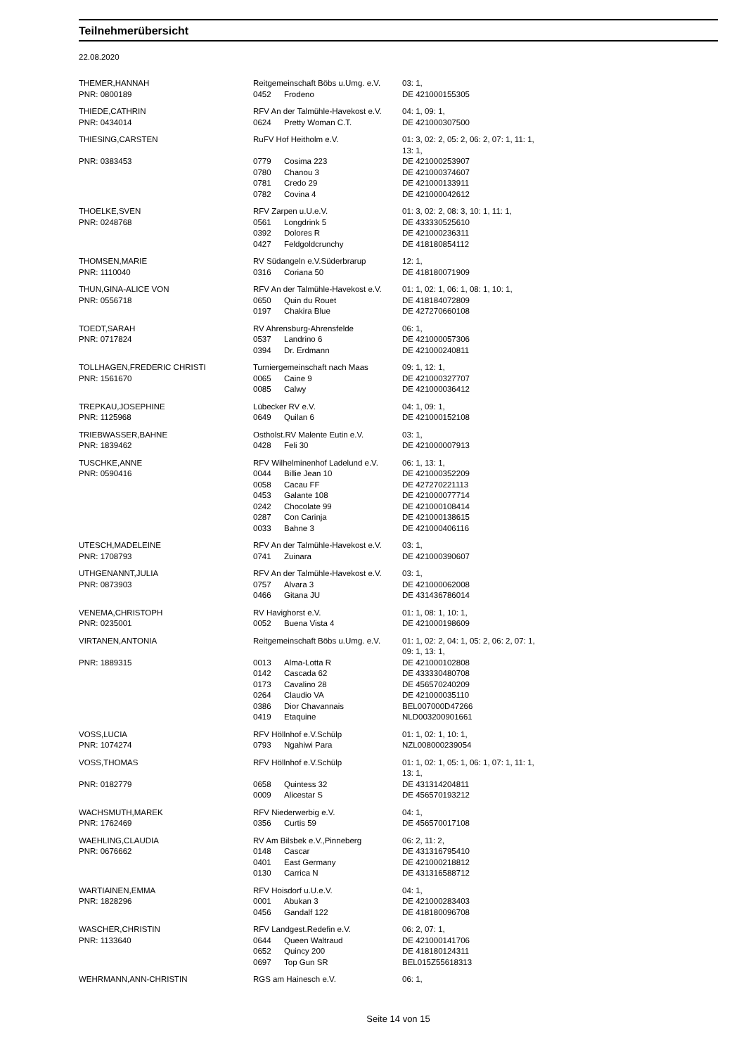Teilnehmerübersicht
22.08.2020
| THEMER,HANNAH | Reitgemeinschaft Böbs u.Umg. e.V. | | | 03: 1, |
| PNR: 0800189 | 0452 | | Frodeno | DE 421000155305 |
| THIEDE,CATHRIN | RFV An der Talmühle-Havekost e.V. | | | 04: 1, 09: 1, |
| PNR: 0434014 | 0624 | | Pretty Woman C.T. | DE 421000307500 |
| THIESING,CARSTEN | RuFV Hof Heitholm e.V. | | | 01: 3, 02: 2, 05: 2, 06: 2, 07: 1, 11: 1, 13: 1, |
| PNR: 0383453 | 0779 | | Cosima 223 | DE 421000253907 |
| | 0780 | | Chanou 3 | DE 421000374607 |
| | 0781 | | Credo 29 | DE 421000133911 |
| | 0782 | | Covina 4 | DE 421000042612 |
| THOELKE,SVEN | RFV Zarpen u.U.e.V. | | | 01: 3, 02: 2, 08: 3, 10: 1, 11: 1, |
| PNR: 0248768 | 0561 | | Longdrink 5 | DE 433330525610 |
| | 0392 | | Dolores R | DE 421000236311 |
| | 0427 | | Feldgoldcrunchy | DE 418180854112 |
| THOMSEN,MARIE | RV Südangeln e.V.Süderbrarup | | | 12: 1, |
| PNR: 1110040 | 0316 | | Coriana 50 | DE 418180071909 |
| THUN,GINA-ALICE VON | RFV An der Talmühle-Havekost e.V. | | | 01: 1, 02: 1, 06: 1, 08: 1, 10: 1, |
| PNR: 0556718 | 0650 | | Quin du Rouet | DE 418184072809 |
| | 0197 | | Chakira Blue | DE 427270660108 |
| TOEDT,SARAH | RV Ahrensburg-Ahrensfelde | | | 06: 1, |
| PNR: 0717824 | 0537 | | Landrino 6 | DE 421000057306 |
| | 0394 | | Dr. Erdmann | DE 421000240811 |
| TOLLHAGEN,FREDERIC CHRISTI | Turniergemeinschaft nach Maas | | | 09: 1, 12: 1, |
| PNR: 1561670 | 0065 | | Caine 9 | DE 421000327707 |
| | 0085 | | Calwy | DE 421000036412 |
| TREPKAU,JOSEPHINE | Lübecker RV e.V. | | | 04: 1, 09: 1, |
| PNR: 1125968 | 0649 | | Quilan 6 | DE 421000152108 |
| TRIEBWASSER,BAHNE | Ostholst.RV Malente Eutin e.V. | | | 03: 1, |
| PNR: 1839462 | 0428 | | Feli 30 | DE 421000007913 |
| TUSCHKE,ANNE | RFV Wilhelminenhof Ladelund e.V. | | | 06: 1, 13: 1, |
| PNR: 0590416 | 0044 | | Billie Jean 10 | DE 421000352209 |
| | 0058 | | Cacau FF | DE 427270221113 |
| | 0453 | | Galante 108 | DE 421000077714 |
| | 0242 | | Chocolate 99 | DE 421000108414 |
| | 0287 | | Con Carinja | DE 421000138615 |
| | 0033 | | Bahne 3 | DE 421000406116 |
| UTESCH,MADELEINE | RFV An der Talmühle-Havekost e.V. | | | 03: 1, |
| PNR: 1708793 | 0741 | | Zuinara | DE 421000390607 |
| UTHGENANNT,JULIA | RFV An der Talmühle-Havekost e.V. | | | 03: 1, |
| PNR: 0873903 | 0757 | | Alvara 3 | DE 421000062008 |
| | 0466 | | Gitana JU | DE 431436786014 |
| VENEMA,CHRISTOPH | RV Havighorst e.V. | | | 01: 1, 08: 1, 10: 1, |
| PNR: 0235001 | 0052 | | Buena Vista 4 | DE 421000198609 |
| VIRTANEN,ANTONIA | Reitgemeinschaft Böbs u.Umg. e.V. | | | 01: 1, 02: 2, 04: 1, 05: 2, 06: 2, 07: 1, 09: 1, 13: 1, |
| PNR: 1889315 | 0013 | | Alma-Lotta R | DE 421000102808 |
| | 0142 | | Cascada 62 | DE 433330480708 |
| | 0173 | | Cavalino 28 | DE 456570240209 |
| | 0264 | | Claudio VA | DE 421000035110 |
| | 0386 | | Dior Chavannais | BEL007000D47266 |
| | 0419 | | Etaquine | NLD003200901661 |
| VOSS,LUCIA | RFV Höllnhof e.V.Schülp | | | 01: 1, 02: 1, 10: 1, |
| PNR: 1074274 | 0793 | | Ngahiwi Para | NZL008000239054 |
| VOSS,THOMAS | RFV Höllnhof e.V.Schülp | | | 01: 1, 02: 1, 05: 1, 06: 1, 07: 1, 11: 1, 13: 1, |
| PNR: 0182779 | 0658 | | Quintess 32 | DE 431314204811 |
| | 0009 | | Alicestar S | DE 456570193212 |
| WACHSMUTH,MAREK | RFV Niederwerbig e.V. | | | 04: 1, |
| PNR: 1762469 | 0356 | | Curtis 59 | DE 456570017108 |
| WAEHLING,CLAUDIA | RV Am Bilsbek e.V.,Pinneberg | | | 06: 2, 11: 2, |
| PNR: 0676662 | 0148 | | Cascar | DE 431316795410 |
| | 0401 | | East Germany | DE 421000218812 |
| | 0130 | | Carrica N | DE 431316588712 |
| WARTIAINEN,EMMA | RFV Hoisdorf u.U.e.V. | | | 04: 1, |
| PNR: 1828296 | 0001 | | Abukan 3 | DE 421000283403 |
| | 0456 | | Gandalf 122 | DE 418180096708 |
| WASCHER,CHRISTIN | RFV Landgest.Redefin e.V. | | | 06: 2, 07: 1, |
| PNR: 1133640 | 0644 | | Queen Waltraud | DE 421000141706 |
| | 0652 | | Quincy 200 | DE 418180124311 |
| | 0697 | | Top Gun SR | BEL015Z55618313 |
| WEHRMANN,ANN-CHRISTIN | RGS am Hainesch e.V. | | | 06: 1, |
Seite 14 von 15